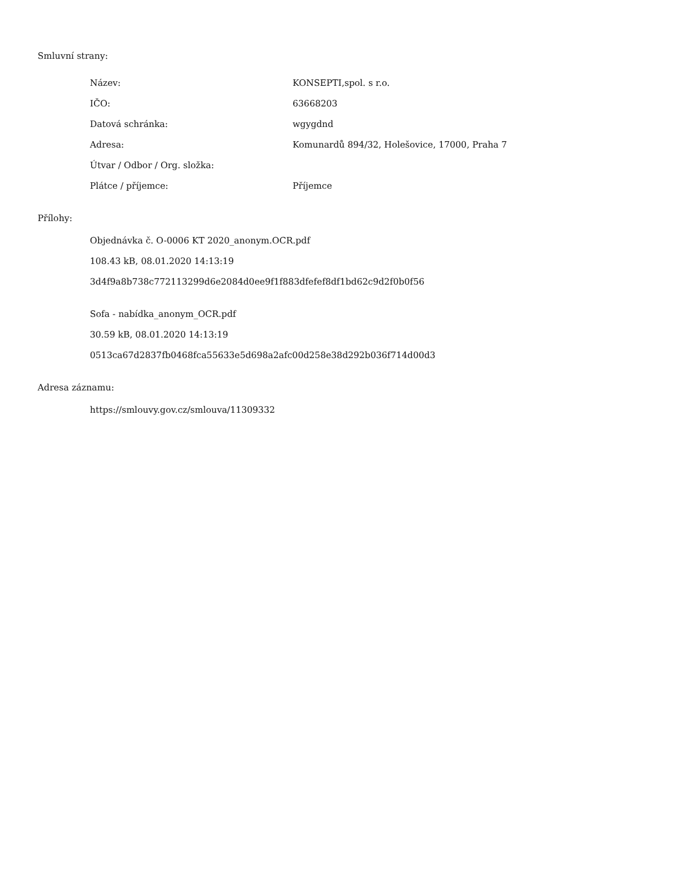Smluvní strany:
| Název: | KONSEPTI,spol. s r.o. |
| IČO: | 63668203 |
| Datová schránka: | wgygdnd |
| Adresa: | Komunardů 894/32, Holešovice, 17000, Praha 7 |
| Útvar / Odbor / Org. složka: | |
| Plátce / příjemce: | Příjemce |
Přílohy:
Objednávka č. O-0006 KT 2020_anonym.OCR.pdf
108.43 kB, 08.01.2020 14:13:19
3d4f9a8b738c772113299d6e2084d0ee9f1f883dfefef8df1bd62c9d2f0b0f56
Sofa - nabídka_anonym_OCR.pdf
30.59 kB, 08.01.2020 14:13:19
0513ca67d2837fb0468fca55633e5d698a2afc00d258e38d292b036f714d00d3
Adresa záznamu:
https://smlouvy.gov.cz/smlouva/11309332